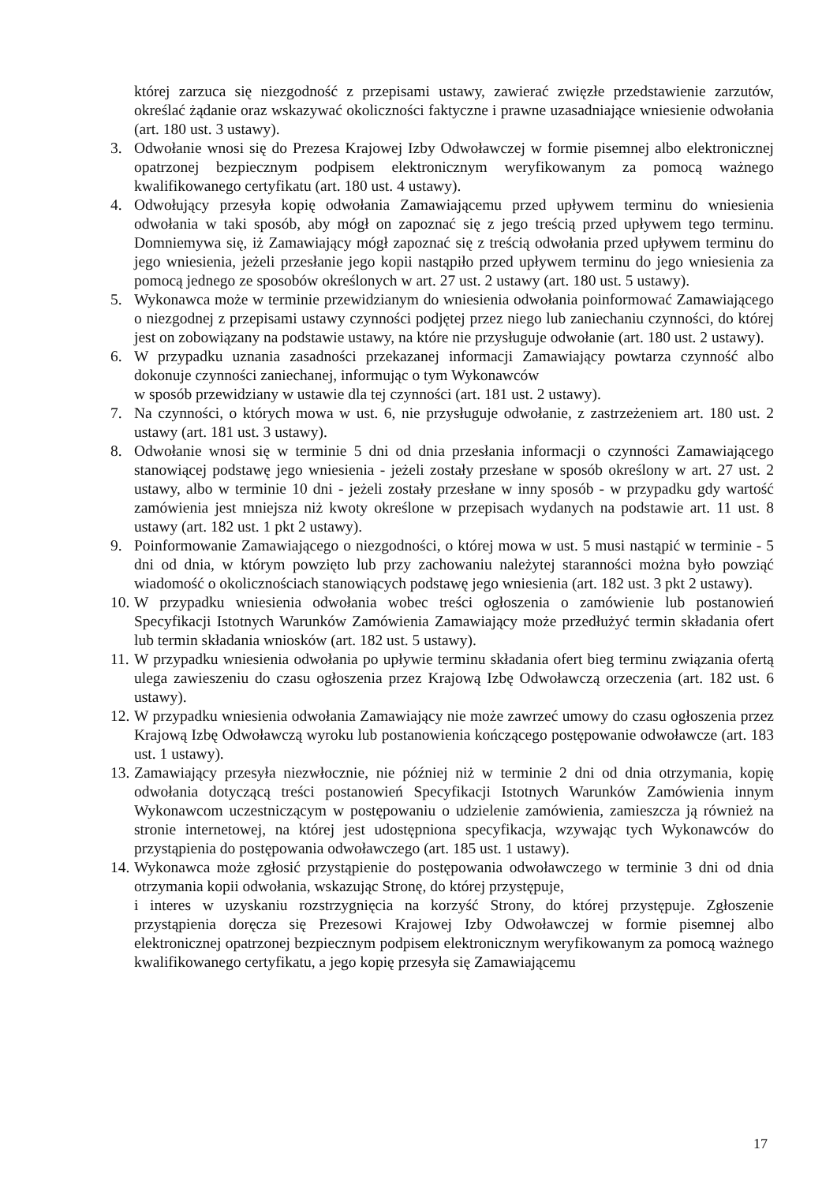której zarzuca się niezgodność z przepisami ustawy, zawierać zwięzłe przedstawienie zarzutów, określać żądanie oraz wskazywać okoliczności faktyczne i prawne uzasadniające wniesienie odwołania (art. 180 ust. 3 ustawy).
3. Odwołanie wnosi się do Prezesa Krajowej Izby Odwoławczej w formie pisemnej albo elektronicznej opatrzonej bezpiecznym podpisem elektronicznym weryfikowanym za pomocą ważnego kwalifikowanego certyfikatu (art. 180 ust. 4 ustawy).
4. Odwołujący przesyła kopię odwołania Zamawiającemu przed upływem terminu do wniesienia odwołania w taki sposób, aby mógł on zapoznać się z jego treścią przed upływem tego terminu. Domniemywa się, iż Zamawiający mógł zapoznać się z treścią odwołania przed upływem terminu do jego wniesienia, jeżeli przesłanie jego kopii nastąpiło przed upływem terminu do jego wniesienia za pomocą jednego ze sposobów określonych w art. 27 ust. 2 ustawy (art. 180 ust. 5 ustawy).
5. Wykonawca może w terminie przewidzianym do wniesienia odwołania poinformować Zamawiającego o niezgodnej z przepisami ustawy czynności podjętej przez niego lub zaniechaniu czynności, do której jest on zobowiązany na podstawie ustawy, na które nie przysługuje odwołanie (art. 180 ust. 2 ustawy).
6. W przypadku uznania zasadności przekazanej informacji Zamawiający powtarza czynność albo dokonuje czynności zaniechanej, informując o tym Wykonawców
w sposób przewidziany w ustawie dla tej czynności (art. 181 ust. 2 ustawy).
7. Na czynności, o których mowa w ust. 6, nie przysługuje odwołanie, z zastrzeżeniem art. 180 ust. 2 ustawy (art. 181 ust. 3 ustawy).
8. Odwołanie wnosi się w terminie 5 dni od dnia przesłania informacji o czynności Zamawiającego stanowiącej podstawę jego wniesienia - jeżeli zostały przesłane w sposób określony w art. 27 ust. 2 ustawy, albo w terminie 10 dni - jeżeli zostały przesłane w inny sposób - w przypadku gdy wartość zamówienia jest mniejsza niż kwoty określone w przepisach wydanych na podstawie art. 11 ust. 8 ustawy (art. 182 ust. 1 pkt 2 ustawy).
9. Poinformowanie Zamawiającego o niezgodności, o której mowa w ust. 5 musi nastąpić w terminie - 5 dni od dnia, w którym powzięto lub przy zachowaniu należytej staranności można było powziąć wiadomość o okolicznościach stanowiących podstawę jego wniesienia (art. 182 ust. 3 pkt 2 ustawy).
10.
W przypadku wniesienia odwołania wobec treści ogłoszenia o zamówienie lub postanowień Specyfikacji Istotnych Warunków Zamówienia Zamawiający może przedłużyć termin składania ofert lub termin składania wniosków (art. 182 ust. 5 ustawy).
11.
W przypadku wniesienia odwołania po upływie terminu składania ofert bieg terminu związania ofertą ulega zawieszeniu do czasu ogłoszenia przez Krajową Izbę Odwoławczą orzeczenia (art. 182 ust. 6 ustawy).
12.
W przypadku wniesienia odwołania Zamawiający nie może zawrzeć umowy do czasu ogłoszenia przez Krajową Izbę Odwoławczą wyroku lub postanowienia kończącego postępowanie odwoławcze (art. 183 ust. 1 ustawy).
13.
Zamawiający przesyła niezwłocznie, nie później niż w terminie 2 dni od dnia otrzymania, kopię odwołania dotyczącą treści postanowień Specyfikacji Istotnych Warunków Zamówienia innym Wykonawcom uczestniczącym w postępowaniu o udzielenie zamówienia, zamieszcza ją również na stronie internetowej, na której jest udostępniona specyfikacja, wzywając tych Wykonawców do przystąpienia do postępowania odwoławczego (art. 185 ust. 1 ustawy).
14.
Wykonawca może zgłosić przystąpienie do postępowania odwoławczego w terminie 3 dni od dnia otrzymania kopii odwołania, wskazując Stronę, do której przystępuje,
i interes w uzyskaniu rozstrzygnięcia na korzyść Strony, do której przystępuje. Zgłoszenie przystąpienia doręcza się Prezesowi Krajowej Izby Odwoławczej w formie pisemnej albo elektronicznej opatrzonej bezpiecznym podpisem elektronicznym weryfikowanym za pomocą ważnego kwalifikowanego certyfikatu, a jego kopię przesyła się Zamawiającemu
17